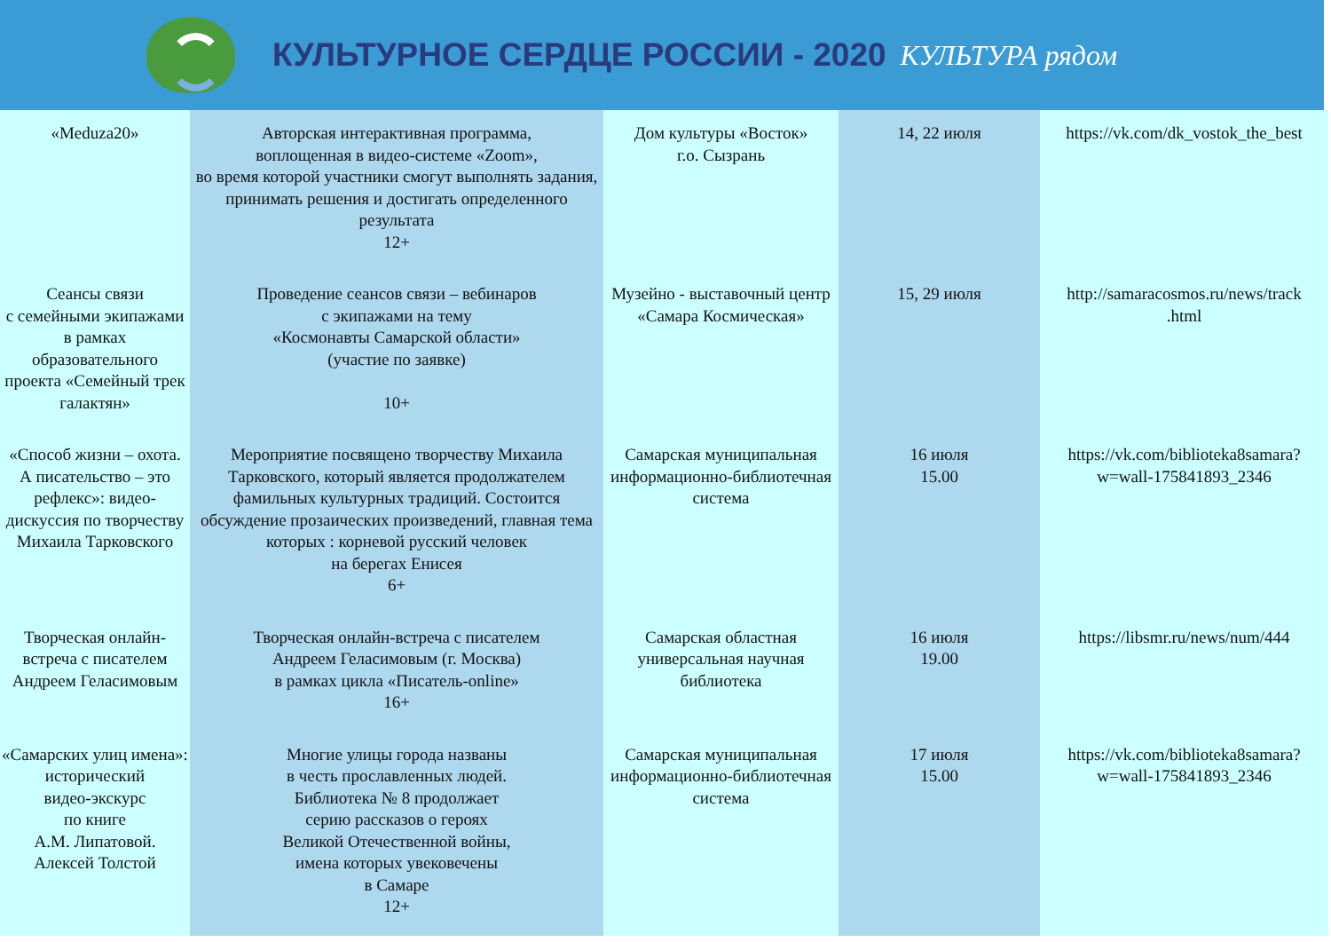КУЛЬТУРНОЕ СЕРДЦЕ РОССИИ - 2020
КУЛЬТУРА рядом
| «Meduza20» | Авторская интерактивная программа, воплощенная в видео-системе «Zoom», во время которой участники смогут выполнять задания, принимать решения и достигать определенного результата 12+ | Дом культуры «Восток» г.о. Сызрань | 14, 22 июля | https://vk.com/dk_vostok_the_best |
| Сеансы связи с семейными экипажами в рамках образовательного проекта «Семейный трек галактян» | Проведение сеансов связи – вебинаров с экипажами на тему «Космонавты Самарской области» (участие по заявке) 10+ | Музейно - выставочный центр «Самара Космическая» | 15, 29 июля | http://samaracosmos.ru/news/track .html |
| «Способ жизни – охота. А писательство – это рефлекс»: видео-дискуссия по творчеству Михаила Тарковского | Мероприятие посвящено творчеству Михаила Тарковского, который является продолжателем фамильных культурных традиций. Состоится обсуждение прозаических произведений, главная тема которых : корневой русский человек на берегах Енисея 6+ | Самарская муниципальная информационно-библиотечная система | 16 июля 15.00 | https://vk.com/biblioteka8samara? w=wall-175841893_2346 |
| Творческая онлайн-встреча с писателем Андреем Геласимовым | Творческая онлайн-встреча с писателем Андреем Геласимовым (г. Москва) в рамках цикла «Писатель-online» 16+ | Самарская областная универсальная научная библиотека | 16 июля 19.00 | https://libsmr.ru/news/num/444 |
| «Самарских улиц имена»: исторический видео-экскурс по книге А.М. Липатовой. Алексей Толстой | Многие улицы города названы в честь прославленных людей. Библиотека № 8 продолжает серию рассказов о героях Великой Отечественной войны, имена которых увековечены в Самаре 12+ | Самарская муниципальная информационно-библиотечная система | 17 июля 15.00 | https://vk.com/biblioteka8samara? w=wall-175841893_2346 |